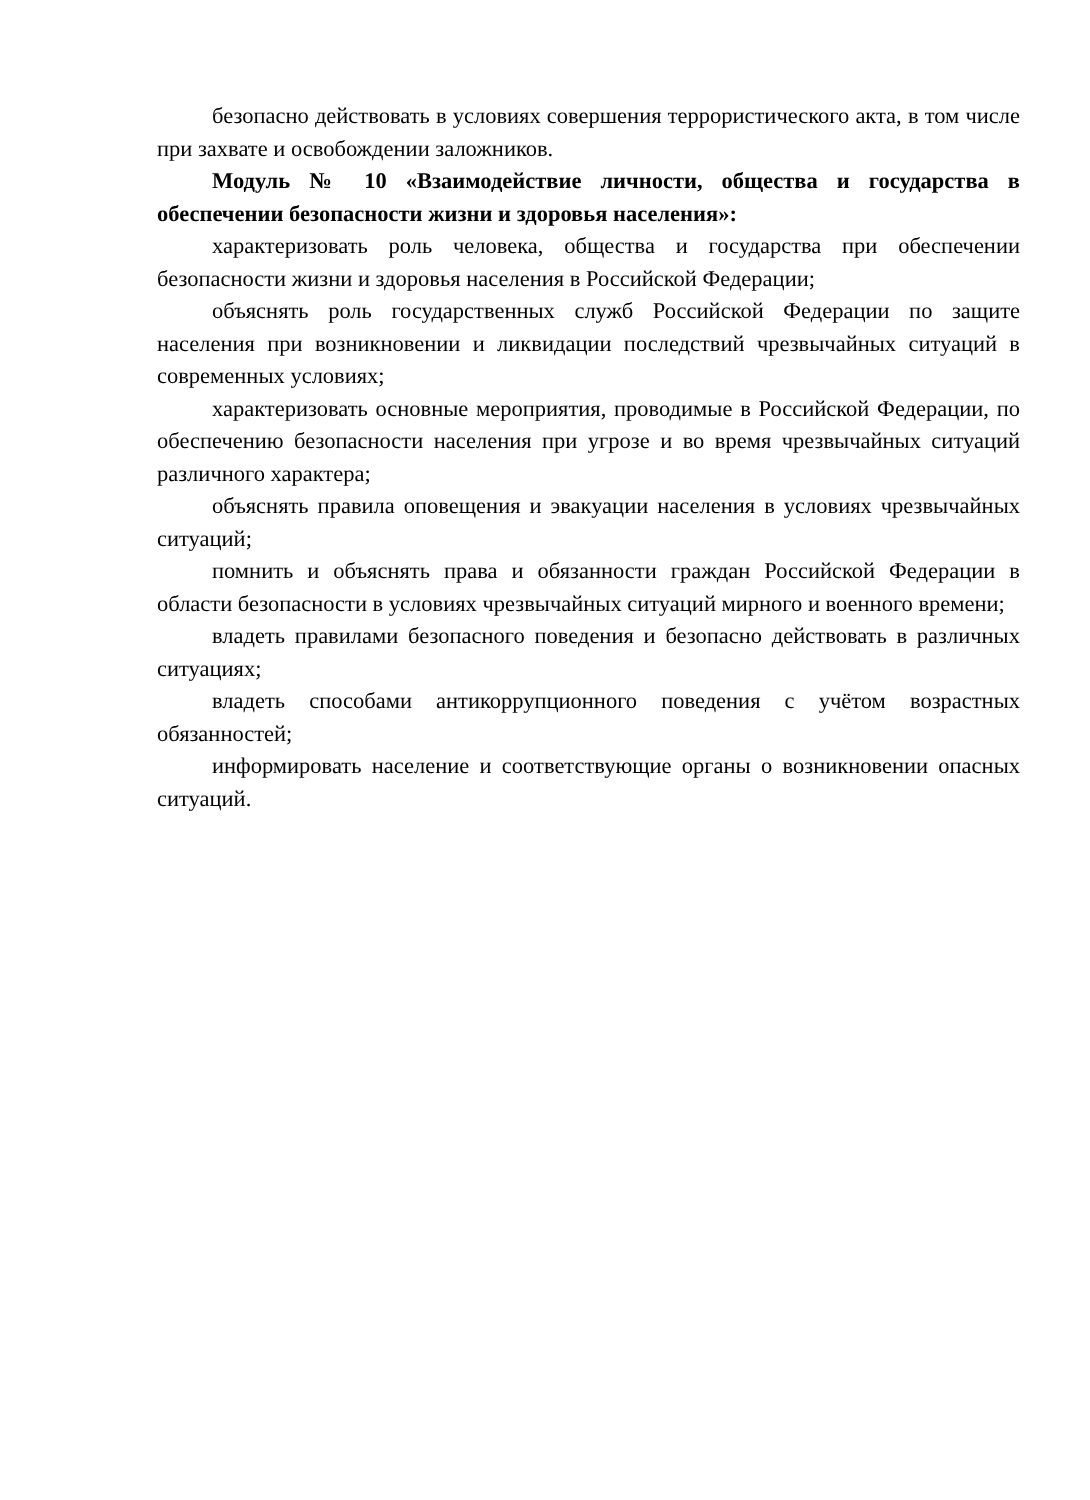безопасно действовать в условиях совершения террористического акта, в том числе при захвате и освобождении заложников.
Модуль № 10 «Взаимодействие личности, общества и государства в обеспечении безопасности жизни и здоровья населения»:
характеризовать роль человека, общества и государства при обеспечении безопасности жизни и здоровья населения в Российской Федерации;
объяснять роль государственных служб Российской Федерации по защите населения при возникновении и ликвидации последствий чрезвычайных ситуаций в современных условиях;
характеризовать основные мероприятия, проводимые в Российской Федерации, по обеспечению безопасности населения при угрозе и во время чрезвычайных ситуаций различного характера;
объяснять правила оповещения и эвакуации населения в условиях чрезвычайных ситуаций;
помнить и объяснять права и обязанности граждан Российской Федерации в области безопасности в условиях чрезвычайных ситуаций мирного и военного времени;
владеть правилами безопасного поведения и безопасно действовать в различных ситуациях;
владеть способами антикоррупционного поведения с учётом возрастных обязанностей;
информировать население и соответствующие органы о возникновении опасных ситуаций.